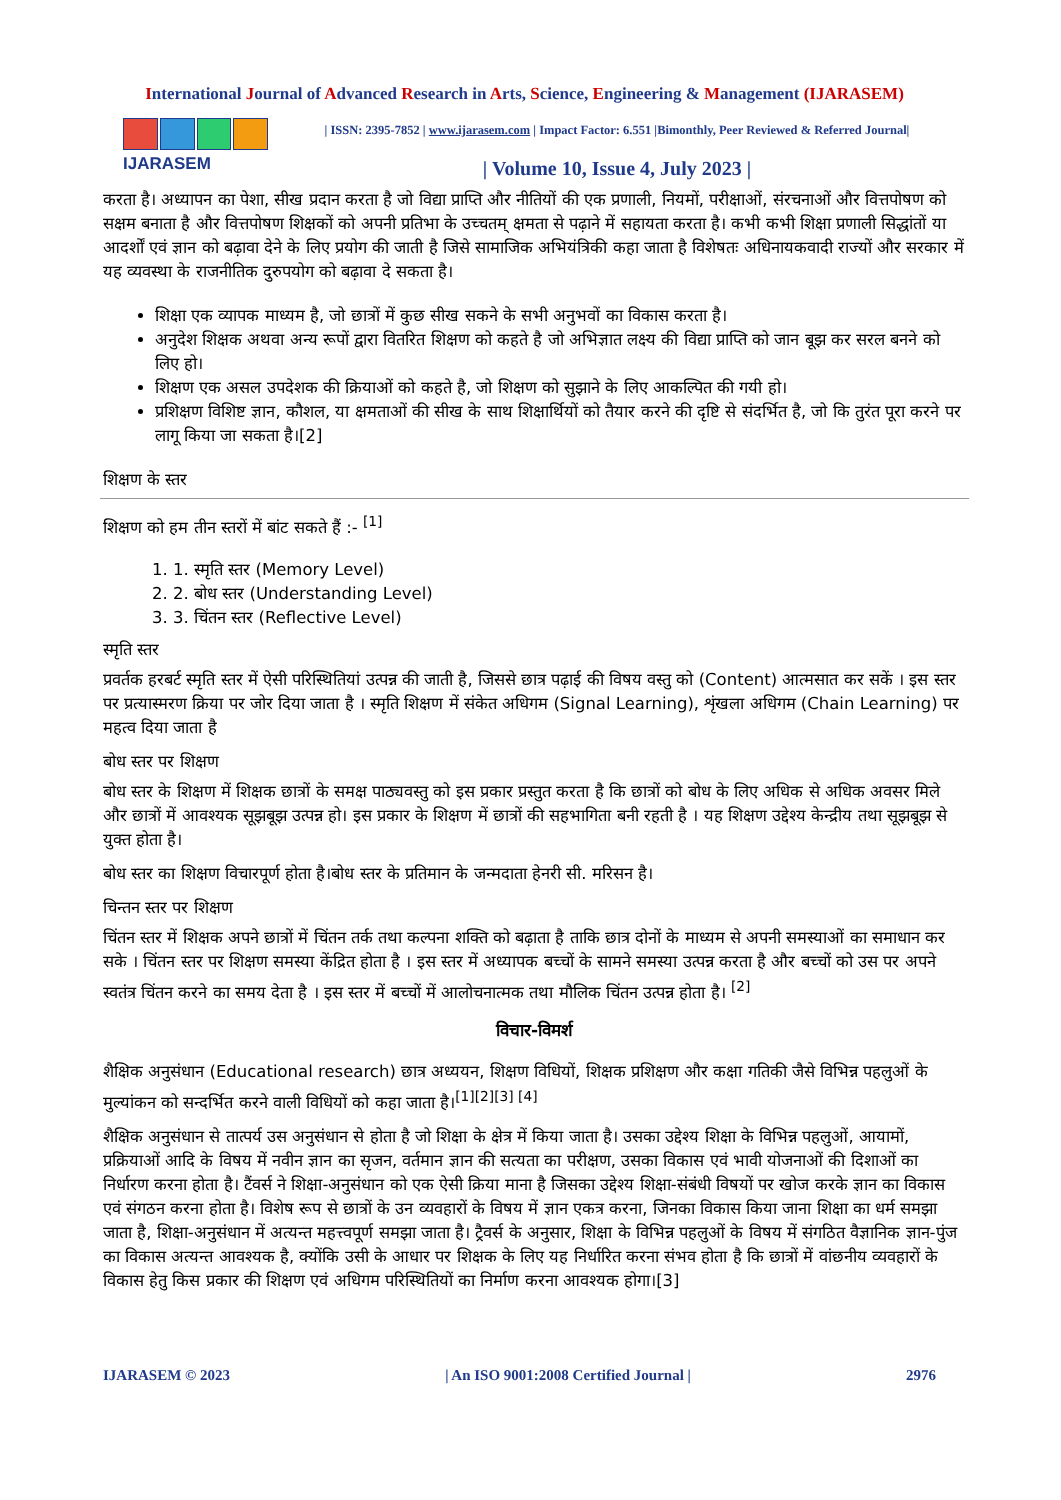International Journal of Advanced Research in Arts, Science, Engineering & Management (IJARASEM)
IJARASEM
| ISSN: 2395-7852 | www.ijarasem.com | Impact Factor: 6.551 |Bimonthly, Peer Reviewed & Referred Journal|
| Volume 10, Issue 4, July 2023 |
करता है। अध्यापन का पेशा, सीख प्रदान करता है जो विद्या प्राप्ति और नीतियों की एक प्रणाली, नियमों, परीक्षाओं, संरचनाओं और वित्तपोषण को सक्षम बनाता है और वित्तपोषण शिक्षकों को अपनी प्रतिभा के उच्चतम् क्षमता से पढ़ाने में सहायता करता है। कभी कभी शिक्षा प्रणाली सिद्धांतों या आदर्शों एवं ज्ञान को बढ़ावा देने के लिए प्रयोग की जाती है जिसे सामाजिक अभियंत्रिकी कहा जाता है विशेषतः अधिनायकवादी राज्यों और सरकार में यह व्यवस्था के राजनीतिक दुरुपयोग को बढ़ावा दे सकता है।
शिक्षा एक व्यापक माध्यम है, जो छात्रों में कुछ सीख सकने के सभी अनुभवों का विकास करता है।
अनुदेश शिक्षक अथवा अन्य रूपों द्वारा वितरित शिक्षण को कहते है जो अभिज्ञात लक्ष्य की विद्या प्राप्ति को जान बूझ कर सरल बनने को लिए हो।
शिक्षण एक असल उपदेशक की क्रियाओं को कहते है, जो शिक्षण को सुझाने के लिए आकल्पित की गयी हो।
प्रशिक्षण विशिष्ट ज्ञान, कौशल, या क्षमताओं की सीख के साथ शिक्षार्थियों को तैयार करने की दृष्टि से संदर्भित है, जो कि तुरंत पूरा करने पर लागू किया जा सकता है।[2]
शिक्षण के स्तर
शिक्षण को हम तीन स्तरों में बांट सकते हैं :- <sup>[1]</sup>
1. 1. स्मृति स्तर (Memory Level)
2. 2. बोध स्तर (Understanding Level)
3. 3. चिंतन स्तर (Reflective Level)
स्मृति स्तर
प्रवर्तक हरबर्ट स्मृति स्तर में ऐसी परिस्थितियां उत्पन्न की जाती है, जिससे छात्र पढ़ाई की विषय वस्तु को (Content) आत्मसात कर सकें । इस स्तर पर प्रत्यास्मरण क्रिया पर जोर दिया जाता है । स्मृति शिक्षण में संकेत अधिगम (Signal Learning), शृंखला अधिगम (Chain Learning) पर महत्व दिया जाता है
बोध स्तर पर शिक्षण
बोध स्तर के शिक्षण में शिक्षक छात्रों के समक्ष पाठ्यवस्तु को इस प्रकार प्रस्तुत करता है कि छात्रों को बोध के लिए अधिक से अधिक अवसर मिले और छात्रों में आवश्यक सूझबूझ उत्पन्न हो। इस प्रकार के शिक्षण में छात्रों की सहभागिता बनी रहती है । यह शिक्षण उद्देश्य केन्द्रीय तथा सूझबूझ से युक्त होता है।
बोध स्तर का शिक्षण विचारपूर्ण होता है।बोध स्तर के प्रतिमान के जन्मदाता हेनरी सी. मरिसन है।
चिन्तन स्तर पर शिक्षण
चिंतन स्तर में शिक्षक अपने छात्रों में चिंतन तर्क तथा कल्पना शक्ति को बढ़ाता है ताकि छात्र दोनों के माध्यम से अपनी समस्याओं का समाधान कर सके । चिंतन स्तर पर शिक्षण समस्या केंद्रित होता है । इस स्तर में अध्यापक बच्चों के सामने समस्या उत्पन्न करता है और बच्चों को उस पर अपने स्वतंत्र चिंतन करने का समय देता है । इस स्तर में बच्चों में आलोचनात्मक तथा मौलिक चिंतन उत्पन्न होता है। <sup>[2]</sup>
विचार-विमर्श
शैक्षिक अनुसंधान (Educational research) छात्र अध्ययन, शिक्षण विधियों, शिक्षक प्रशिक्षण और कक्षा गतिकी जैसे विभिन्न पहलुओं के मुल्यांकन को सन्दर्भित करने वाली विधियों को कहा जाता है।<sup>[1][2][3] [4]</sup>
शैक्षिक अनुसंधान से तात्पर्य उस अनुसंधान से होता है जो शिक्षा के क्षेत्र में किया जाता है। उसका उद्देश्य शिक्षा के विभिन्न पहलुओं, आयामों, प्रक्रियाओं आदि के विषय में नवीन ज्ञान का सृजन, वर्तमान ज्ञान की सत्यता का परीक्षण, उसका विकास एवं भावी योजनाओं की दिशाओं का निर्धारण करना होता है। टैंवर्स ने शिक्षा-अनुसंधान को एक ऐसी क्रिया माना है जिसका उद्देश्य शिक्षा-संबंधी विषयों पर खोज करके ज्ञान का विकास एवं संगठन करना होता है। विशेष रूप से छात्रों के उन व्यवहारों के विषय में ज्ञान एकत्र करना, जिनका विकास किया जाना शिक्षा का धर्म समझा जाता है, शिक्षा-अनुसंधान में अत्यन्त महत्त्वपूर्ण समझा जाता है। ट्रैवर्स के अनुसार, शिक्षा के विभिन्न पहलुओं के विषय में संगठित वैज्ञानिक ज्ञान-पुंज का विकास अत्यन्त आवश्यक है, क्योंकि उसी के आधार पर शिक्षक के लिए यह निर्धारित करना संभव होता है कि छात्रों में वांछनीय व्यवहारों के विकास हेतु किस प्रकार की शिक्षण एवं अधिगम परिस्थितियों का निर्माण करना आवश्यक होगा।[3]
IJARASEM © 2023 | An ISO 9001:2008 Certified Journal | 2976